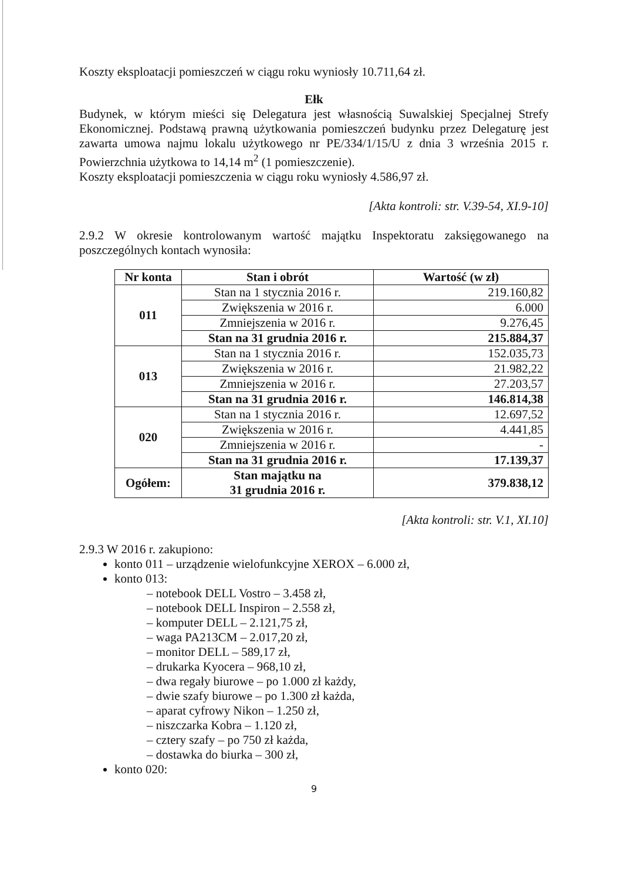Koszty eksploatacji pomieszczeń w ciągu roku wyniosły 10.711,64 zł.
Ełk
Budynek, w którym mieści się Delegatura jest własnością Suwalskiej Specjalnej Strefy Ekonomicznej. Podstawą prawną użytkowania pomieszczeń budynku przez Delegaturę jest zawarta umowa najmu lokalu użytkowego nr PE/334/1/15/U z dnia 3 września 2015 r. Powierzchnia użytkowa to 14,14 m<sup>2</sup> (1 pomieszczenie).
Koszty eksploatacji pomieszczenia w ciągu roku wyniosły 4.586,97 zł.
[Akta kontroli: str. V.39-54, XI.9-10]
2.9.2 W okresie kontrolowanym wartość majątku Inspektoratu zaksięgowanego na poszczególnych kontach wynosiła:
| Nr konta | Stan i obrót | Wartość (w zł) |
| --- | --- | --- |
| 011 | Stan na 1 stycznia 2016 r. | 219.160,82 |
| | Zwiększenia w 2016 r. | 6.000 |
| | Zmniejszenia w 2016 r. | 9.276,45 |
| | Stan na 31 grudnia 2016 r. | 215.884,37 |
| 013 | Stan na 1 stycznia 2016 r. | 152.035,73 |
| | Zwiększenia w 2016 r. | 21.982,22 |
| | Zmniejszenia w 2016 r. | 27.203,57 |
| | Stan na 31 grudnia 2016 r. | 146.814,38 |
| 020 | Stan na 1 stycznia 2016 r. | 12.697,52 |
| | Zwiększenia w 2016 r. | 4.441,85 |
| | Zmniejszenia w 2016 r. | - |
| | Stan na 31 grudnia 2016 r. | 17.139,37 |
| Ogółem: | Stan majątku na 31 grudnia 2016 r. | 379.838,12 |
[Akta kontroli: str. V.1, XI.10]
2.9.3 W 2016 r. zakupiono:
konto 011 – urządzenie wielofunkcyjne XEROX – 6.000 zł,
konto 013:
– notebook DELL Vostro – 3.458 zł,
– notebook DELL Inspiron – 2.558 zł,
– komputer DELL – 2.121,75 zł,
– waga PA213CM – 2.017,20 zł,
– monitor DELL – 589,17 zł,
– drukarka Kyocera – 968,10 zł,
– dwa regały biurowe – po 1.000 zł każdy,
– dwie szafy biurowe – po 1.300 zł każda,
– aparat cyfrowy Nikon – 1.250 zł,
– niszczarka Kobra – 1.120 zł,
– cztery szafy – po 750 zł każda,
– dostawka do biurka – 300 zł,
konto 020:
9